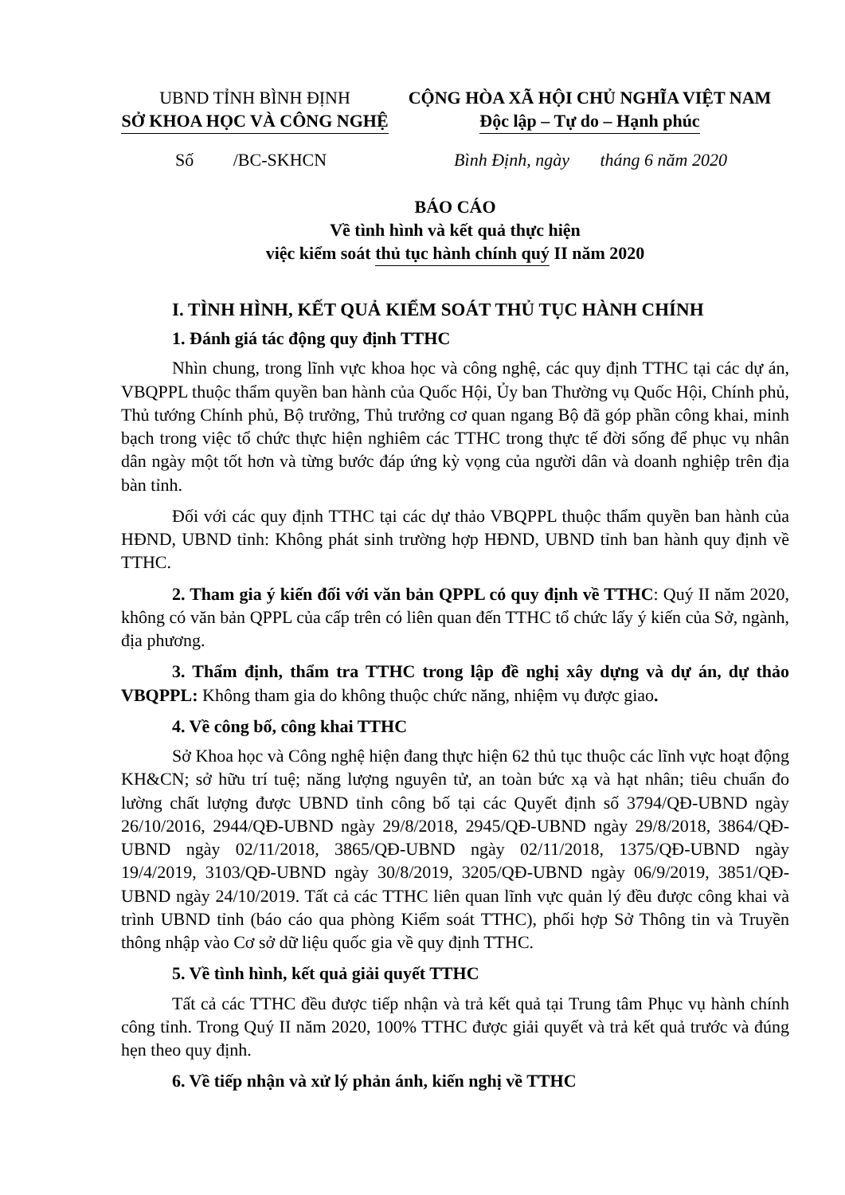UBND TỈNH BÌNH ĐỊNH
SỞ KHOA HỌC VÀ CÔNG NGHỆ
CỘNG HÒA XÃ HỘI CHỦ NGHĨA VIỆT NAM
Độc lập – Tự do – Hạnh phúc
Số /BC-SKHCN Bình Định, ngày tháng 6 năm 2020
BÁO CÁO
Về tình hình và kết quả thực hiện
việc kiểm soát thủ tục hành chính quý II năm 2020
I. TÌNH HÌNH, KẾT QUẢ KIỂM SOÁT THỦ TỤC HÀNH CHÍNH
1. Đánh giá tác động quy định TTHC
Nhìn chung, trong lĩnh vực khoa học và công nghệ, các quy định TTHC tại các dự án, VBQPPL thuộc thẩm quyền ban hành của Quốc Hội, Ủy ban Thường vụ Quốc Hội, Chính phủ, Thủ tướng Chính phủ, Bộ trưởng, Thủ trưởng cơ quan ngang Bộ đã góp phần công khai, minh bạch trong việc tổ chức thực hiện nghiêm các TTHC trong thực tế đời sống để phục vụ nhân dân ngày một tốt hơn và từng bước đáp ứng kỳ vọng của người dân và doanh nghiệp trên địa bàn tỉnh.
Đối với các quy định TTHC tại các dự thảo VBQPPL thuộc thẩm quyền ban hành của HĐND, UBND tỉnh: Không phát sinh trường hợp HĐND, UBND tỉnh ban hành quy định về TTHC.
2. Tham gia ý kiến đối với văn bản QPPL có quy định về TTHC: Quý II năm 2020, không có văn bản QPPL của cấp trên có liên quan đến TTHC tổ chức lấy ý kiến của Sở, ngành, địa phương.
3. Thẩm định, thẩm tra TTHC trong lập đề nghị xây dựng và dự án, dự thảo VBQPPL: Không tham gia do không thuộc chức năng, nhiệm vụ được giao.
4. Về công bố, công khai TTHC
Sở Khoa học và Công nghệ hiện đang thực hiện 62 thủ tục thuộc các lĩnh vực hoạt động KH&CN; sở hữu trí tuệ; năng lượng nguyên tử, an toàn bức xạ và hạt nhân; tiêu chuẩn đo lường chất lượng được UBND tỉnh công bố tại các Quyết định số 3794/QĐ-UBND ngày 26/10/2016, 2944/QĐ-UBND ngày 29/8/2018, 2945/QĐ-UBND ngày 29/8/2018, 3864/QĐ-UBND ngày 02/11/2018, 3865/QĐ-UBND ngày 02/11/2018, 1375/QĐ-UBND ngày 19/4/2019, 3103/QĐ-UBND ngày 30/8/2019, 3205/QĐ-UBND ngày 06/9/2019, 3851/QĐ-UBND ngày 24/10/2019. Tất cả các TTHC liên quan lĩnh vực quản lý đều được công khai và trình UBND tỉnh (báo cáo qua phòng Kiểm soát TTHC), phối hợp Sở Thông tin và Truyền thông nhập vào Cơ sở dữ liệu quốc gia về quy định TTHC.
5. Về tình hình, kết quả giải quyết TTHC
Tất cả các TTHC đều được tiếp nhận và trả kết quả tại Trung tâm Phục vụ hành chính công tỉnh. Trong Quý II năm 2020, 100% TTHC được giải quyết và trả kết quả trước và đúng hẹn theo quy định.
6. Về tiếp nhận và xử lý phản ánh, kiến nghị về TTHC